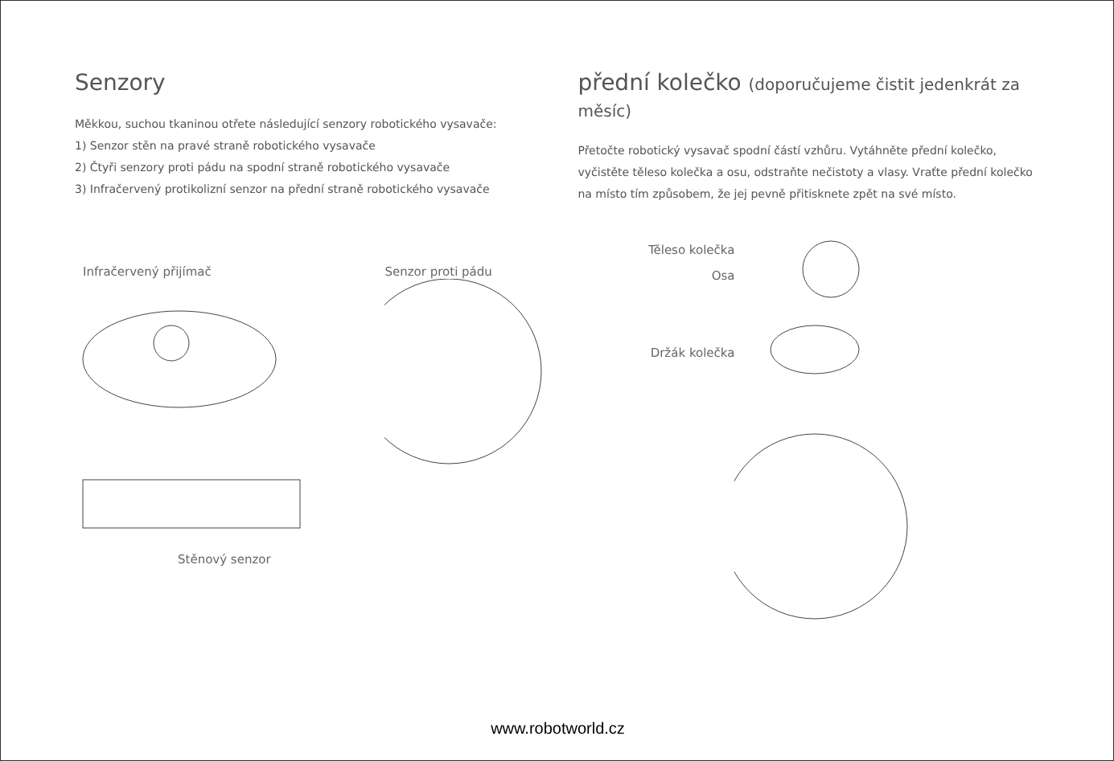Senzory
Měkkou, suchou tkaninou otřete následující senzory robotického vysavače:
1) Senzor stěn na pravé straně robotického vysavače
2) Čtyři senzory proti pádu na spodní straně robotického vysavače
3) Infračervený protikolizní senzor na přední straně robotického vysavače
Infračervený přijímač Senzor proti pádu
Stěnový senzor
přední kolečko (doporučujeme čistit jedenkrát za měsíc)
Přetočte robotický vysavač spodní částí vzhůru. Vytáhněte přední kolečko,
vyčistěte těleso kolečka a osu, odstraňte nečistoty a vlasy. Vraťte přední kolečko
na místo tím způsobem, že jej pevně přitisknete zpět na své místo.
Těleso kolečka
Osa
Držák kolečka
www.robotworld.cz